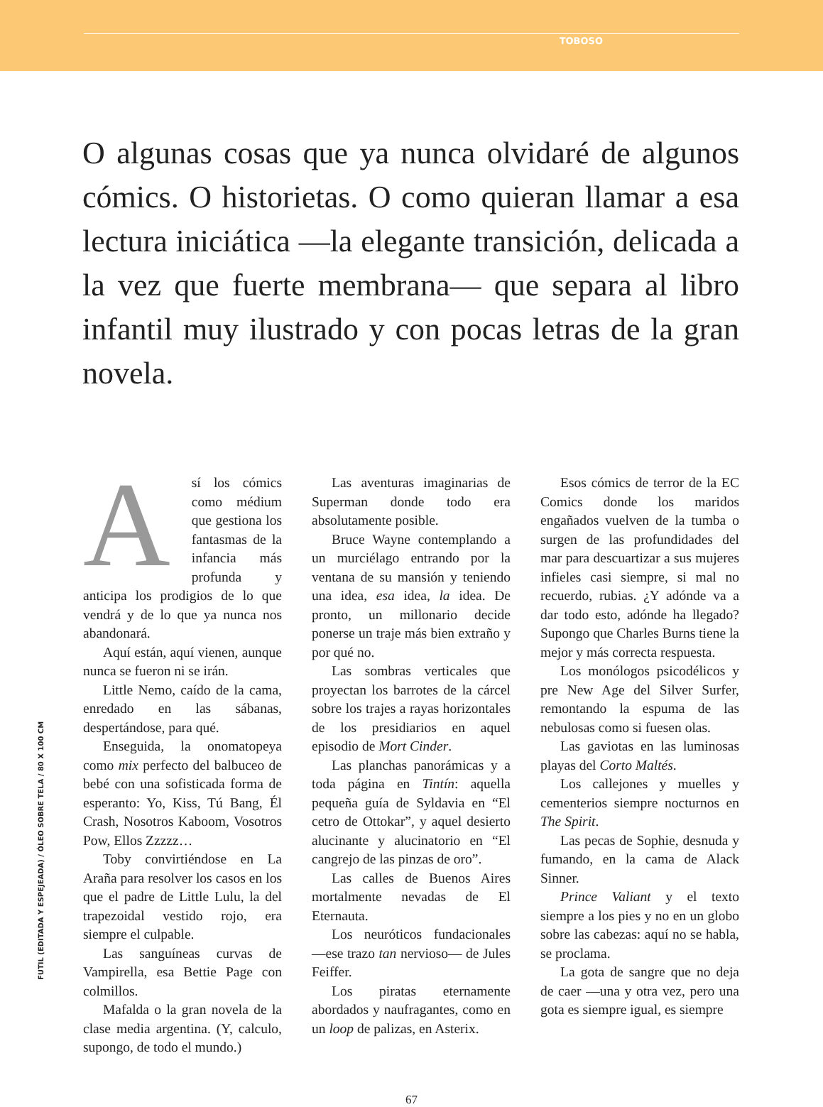TOBOSO
O algunas cosas que ya nunca olvidaré de algunos cómics. O historietas. O como quieran llamar a esa lectura iniciática —la elegante transición, delicada a la vez que fuerte membrana— que separa al libro infantil muy ilustrado y con pocas letras de la gran novela.
Así los cómics como médium que gestiona los fantasmas de la infancia más profunda y anticipa los prodigios de lo que vendrá y de lo que ya nunca nos abandonará.
Aquí están, aquí vienen, aunque nunca se fueron ni se irán.
Little Nemo, caído de la cama, enredado en las sábanas, despertándose, para qué.
Enseguida, la onomatopeya como mix perfecto del balbuceo de bebé con una sofisticada forma de esperanto: Yo, Kiss, Tú Bang, Él Crash, Nosotros Kaboom, Vosotros Pow, Ellos Zzzzz…
Toby convirtiéndose en La Araña para resolver los casos en los que el padre de Little Lulu, la del trapezoidal vestido rojo, era siempre el culpable.
Las sanguíneas curvas de Vampirella, esa Bettie Page con colmillos.
Mafalda o la gran novela de la clase media argentina. (Y, calculo, supongo, de todo el mundo.)
Las aventuras imaginarias de Superman donde todo era absolutamente posible.
Bruce Wayne contemplando a un murciélago entrando por la ventana de su mansión y teniendo una idea, esa idea, la idea. De pronto, un millonario decide ponerse un traje más bien extraño y por qué no.
Las sombras verticales que proyectan los barrotes de la cárcel sobre los trajes a rayas horizontales de los presidiarios en aquel episodio de Mort Cinder.
Las planchas panorámicas y a toda página en Tintín: aquella pequeña guía de Syldavia en “El cetro de Ottokar”, y aquel desierto alucinante y alucinatorio en “El cangrejo de las pinzas de oro”.
Las calles de Buenos Aires mortalmente nevadas de El Eternauta.
Los neuróticos fundacionales —ese trazo tan nervioso— de Jules Feiffer.
Los piratas eternamente abordados y naufragantes, como en un loop de palizas, en Asterix.
Esos cómics de terror de la EC Comics donde los maridos engañados vuelven de la tumba o surgen de las profundidades del mar para descuartizar a sus mujeres infieles casi siempre, si mal no recuerdo, rubias. ¿Y adónde va a dar todo esto, adónde ha llegado? Supongo que Charles Burns tiene la mejor y más correcta respuesta.
Los monólogos psicodélicos y pre New Age del Silver Surfer, remontando la espuma de las nebulosas como si fuesen olas.
Las gaviotas en las luminosas playas del Corto Maltés.
Los callejones y muelles y cementerios siempre nocturnos en The Spirit.
Las pecas de Sophie, desnuda y fumando, en la cama de Alack Sinner.
Prince Valiant y el texto siempre a los pies y no en un globo sobre las cabezas: aquí no se habla, se proclama.
La gota de sangre que no deja de caer —una y otra vez, pero una gota es siempre igual, es siempre
FUTIL (EDITADA Y ESPEJEADA) / ÓLEO SOBRE TELA / 80 X 100 CM
67